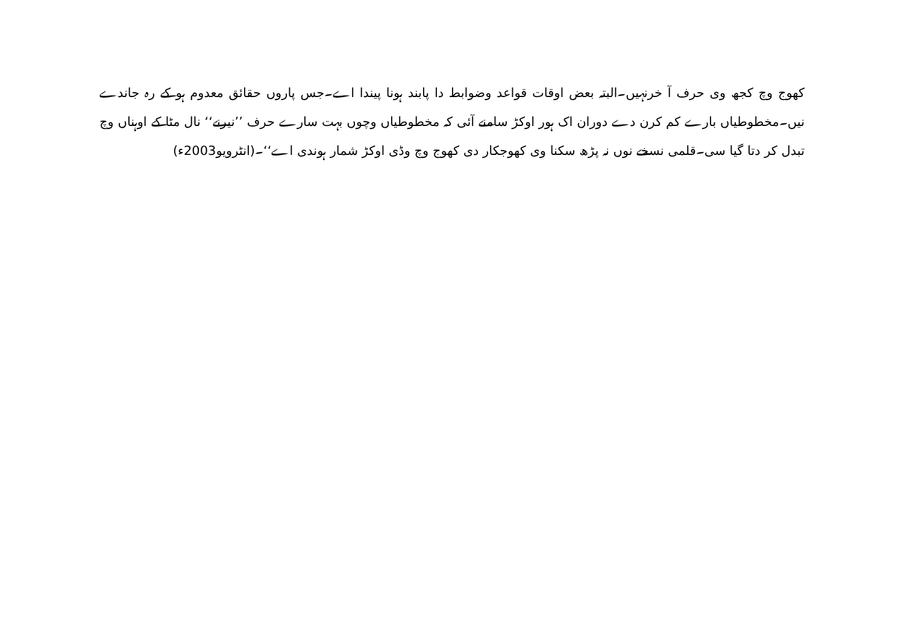کھوج وچ کجھ وی حرف آ خرنہیں۔البتہ بعض اوقات قواعد وضوابط دا پابند ہونا پیندا اے۔جس پاروں حقائق معدوم ہو کے رہ جاندے نیں۔مخطوطیاں بارے کم کرن دے دوران اک ہور اوکڑ سامنے آئی کہ مخطوطیاں وچوں بہت سارے حرف ’’نیرنے‘‘ نال مٹا کے اوہناں وچ تبدل کر دتا گیا سی۔قلمی نسخے نوں نہ پڑھ سکنا وی کھوجکار دی کھوج وچ وڈی اوکڑ شمار ہوندی اے‘‘۔(انٹرویو2003ء)